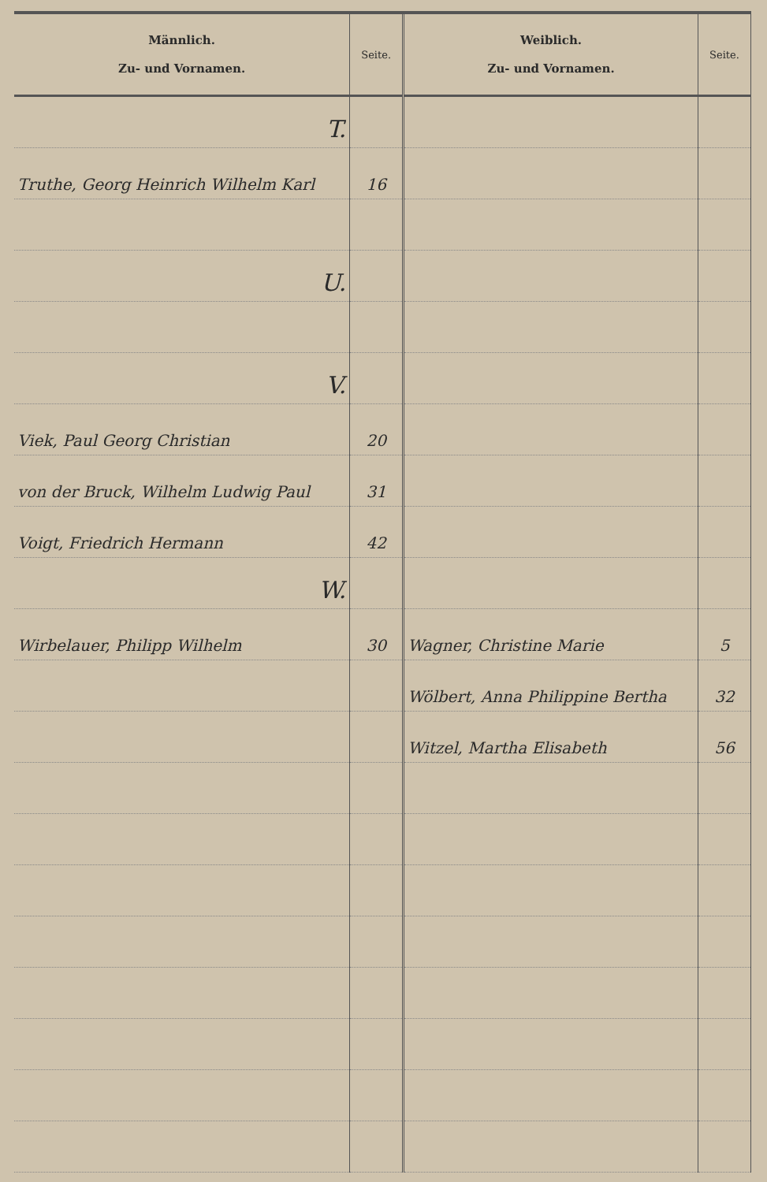| Männlich. Zu- und Vornamen. | Seite. | Weiblich. Zu- und Vornamen. | Seite. |
| --- | --- | --- | --- |
| T. | | | |
| Truthe, Georg Heinrich Wilhelm Karl | 16 | | |
| U. | | | |
| V. | | | |
| Viek, Paul Georg Christian | 20 | | |
| von der Bruck, Wilhelm Ludwig Paul | 31 | | |
| Voigt, Friedrich Hermann | 42 | | |
| W. | | | |
| Wirbelauer, Philipp Wilhelm | 30 | Wagner, Christine Marie | 5 |
| | | Wölbert, Anna Philippine Bertha | 32 |
| | | Witzel, Martha Elisabeth | 56 |